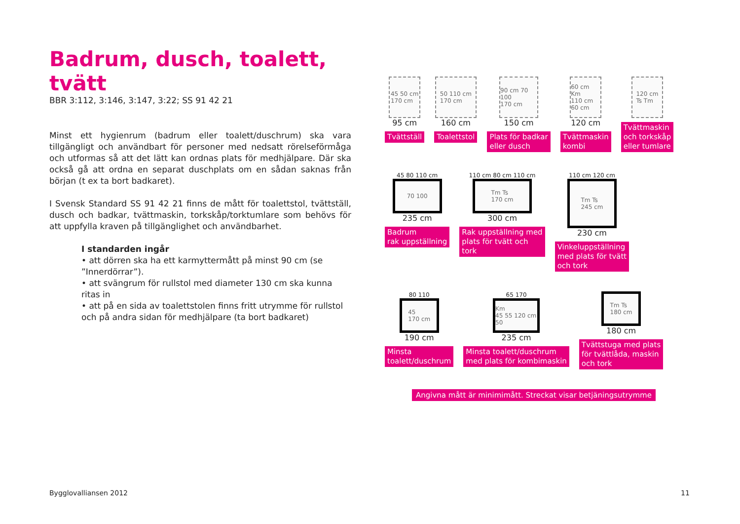Badrum, dusch, toalett, tvätt
BBR 3:112, 3:146, 3:147, 3:22; SS 91 42 21
Minst ett hygienrum (badrum eller toalett/duschrum) ska vara tillgängligt och användbart för personer med nedsatt rörelseförmåga och utformas så att det lätt kan ordnas plats för medhjälpare. Där ska också gå att ordna en separat duschplats om en sådan saknas från början (t ex ta bort badkaret).
I Svensk Standard SS 91 42 21 finns de mått för toalettstol, tvättställ, dusch och badkar, tvättmaskin, torkskåp/torktumlare som behövs för att uppfylla kraven på tillgänglighet och användbarhet.
I standarden ingår
• att dörren ska ha ett karmyttermått på minst 90 cm (se ”Innerdörrar”).
• att svängrum för rullstol med diameter 130 cm ska kunna ritas in
• att på en sida av toalettstolen finns fritt utrymme för rullstol
och på andra sidan för medhjälpare (ta bort badkaret)
45 50 cm
170 cm
95 cm
Tvättställ
50 110 cm
170 cm
160 cm
Toalettstol
90 cm 70 100
170 cm
150 cm
Plats för badkar
eller dusch
60 cm
Km
110 cm 60 cm
120 cm
Tvättmaskin
kombi
120 cm
Ts Tm
Tvättmaskin
och torkskåp
eller tumlare
45 80 110 cm
70 100
235 cm
Badrum
rak uppställning
110 cm 80 cm 110 cm
Tm Ts
170 cm
300 cm
Rak uppställning med
plats för tvätt och
tork
110 cm 120 cm
Tm Ts
245 cm
230 cm
Vinkeluppställning
med plats för tvätt
och tork
80 110
45
170 cm
190 cm
Minsta
toalett/duschrum
65 170
Km
45 55 120 cm 50
235 cm
Minsta toalett/duschrum
med plats för kombimaskin
Tm Ts
180 cm
180 cm
Tvättstuga med plats
för tvättlåda, maskin
och tork
Angivna mått är minimimått. Streckat visar betjäningsutrymme
Bygglovalliansen 2012 11